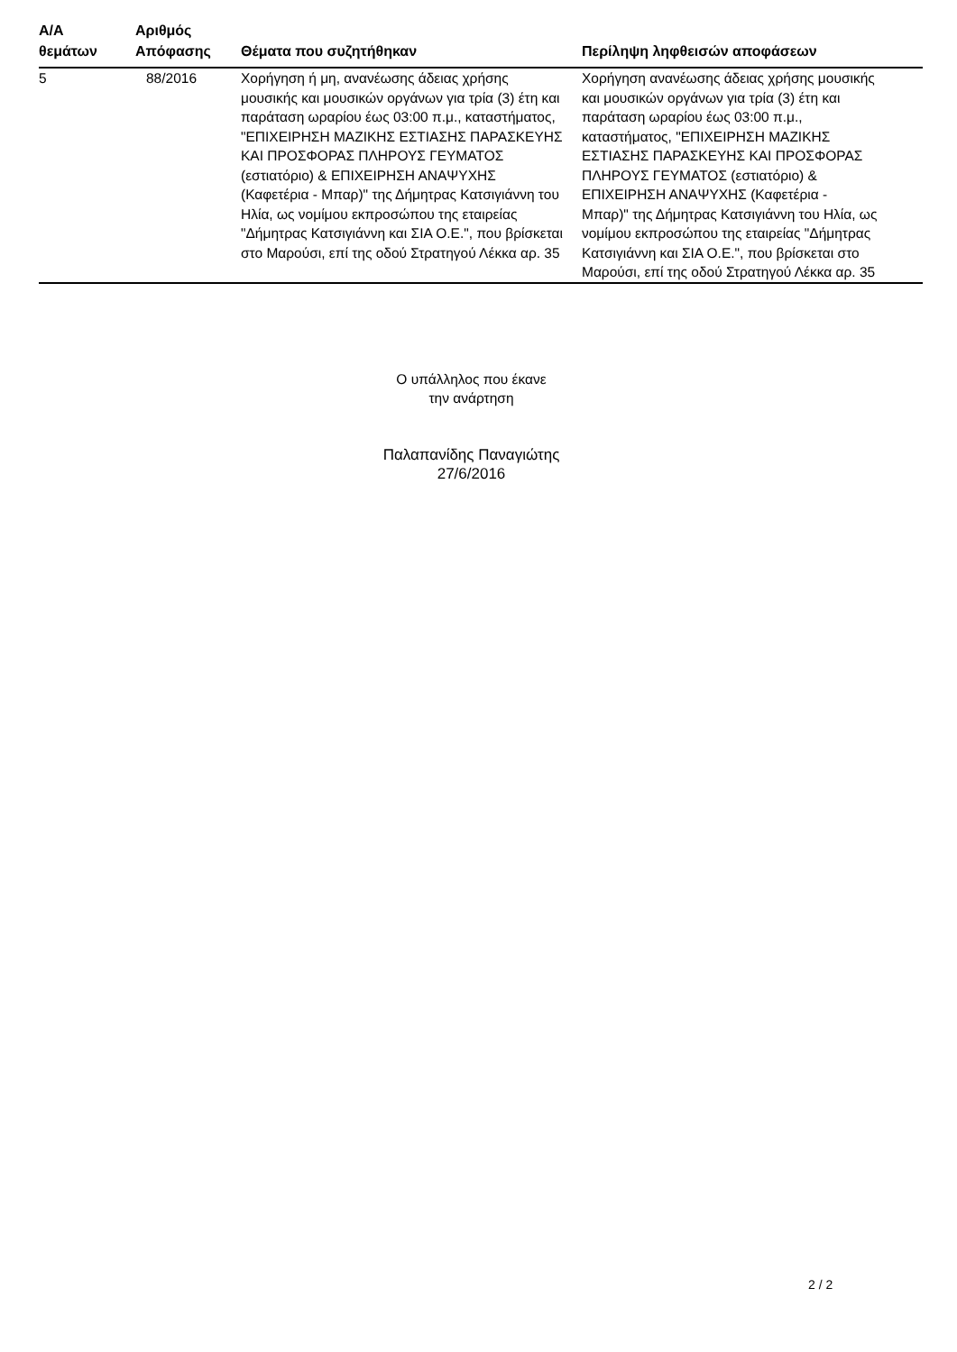| Α/Α θεμάτων | Αριθμός Απόφασης | Θέματα που συζητήθηκαν | Περίληψη ληφθεισών αποφάσεων |
| --- | --- | --- | --- |
| 5 | 88/2016 | Χορήγηση ή μη, ανανέωσης άδειας χρήσης μουσικής και μουσικών οργάνων για τρία (3) έτη και παράταση ωραρίου έως 03:00 π.μ., καταστήματος, "ΕΠΙΧΕΙΡΗΣΗ ΜΑΖΙΚΗΣ ΕΣΤΙΑΣΗΣ ΠΑΡΑΣΚΕΥΗΣ ΚΑΙ ΠΡΟΣΦΟΡΑΣ ΠΛΗΡΟΥΣ ΓΕΥΜΑΤΟΣ (εστιατόριο) & ΕΠΙΧΕΙΡΗΣΗ ΑΝΑΨΥΧΗΣ (Καφετέρια - Μπαρ)" της Δήμητρας Κατσιγιάννη του Ηλία, ως νομίμου εκπροσώπου της εταιρείας "Δήμητρας Κατσιγιάννη και ΣΙΑ Ο.Ε.", που βρίσκεται στο Μαρούσι, επί της οδού Στρατηγού Λέκκα αρ. 35 | Χορήγηση ανανέωσης άδειας χρήσης μουσικής και μουσικών οργάνων για τρία (3) έτη και παράταση ωραρίου έως 03:00 π.μ., καταστήματος, "ΕΠΙΧΕΙΡΗΣΗ ΜΑΖΙΚΗΣ ΕΣΤΙΑΣΗΣ ΠΑΡΑΣΚΕΥΗΣ ΚΑΙ ΠΡΟΣΦΟΡΑΣ ΠΛΗΡΟΥΣ ΓΕΥΜΑΤΟΣ (εστιατόριο) & ΕΠΙΧΕΙΡΗΣΗ ΑΝΑΨΥΧΗΣ (Καφετέρια - Μπαρ)" της Δήμητρας Κατσιγιάννη του Ηλία, ως νομίμου εκπροσώπου της εταιρείας "Δήμητρας Κατσιγιάννη και ΣΙΑ Ο.Ε.", που βρίσκεται στο Μαρούσι, επί της οδού Στρατηγού Λέκκα αρ. 35 |
Ο υπάλληλος που έκανε
την ανάρτηση
Παλαπανίδης Παναγιώτης
27/6/2016
2 / 2